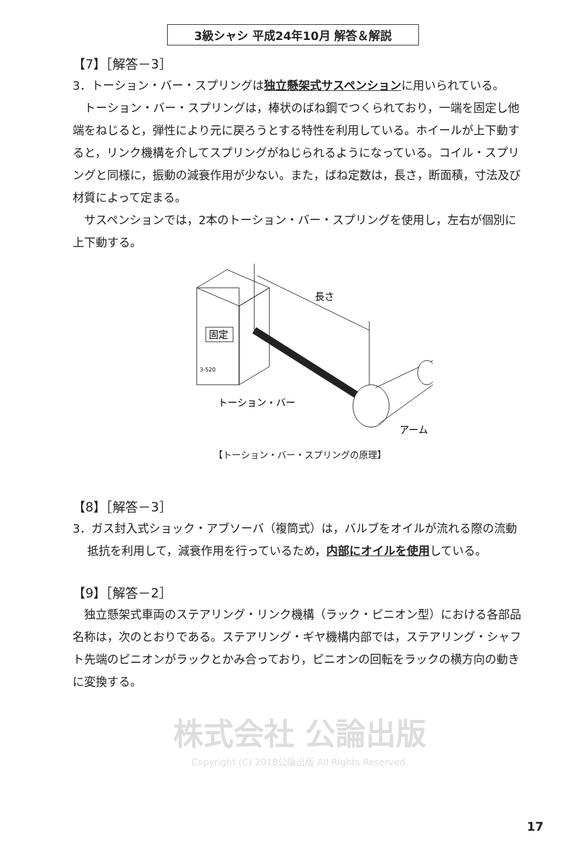3級シャシ 平成24年10月 解答＆解説
【7】［解答－3］
3．トーション・バー・スプリングは独立懸架式サスペンションに用いられている。
　トーション・バー・スプリングは，棒状のばね鋼でつくられており，一端を固定し他端をねじると，弾性により元に戻ろうとする特性を利用している。ホイールが上下動すると，リンク機構を介してスプリングがねじられるようになっている。コイル・スプリングと同様に，振動の減衰作用が少ない。また，ばね定数は，長さ，断面積，寸法及び材質によって定まる。
　サスペンションでは，2本のトーション・バー・スプリングを使用し，左右が個別に上下動する。
固定
3-520
長さ
トーション・バー
アーム
【トーション・バー・スプリングの原理】
【8】［解答－3］
3．ガス封入式ショック・アブソーバ（複筒式）は，バルブをオイルが流れる際の流動抵抗を利用して，減衰作用を行っているため，内部にオイルを使用している。
【9】［解答－2］
　独立懸架式車両のステアリング・リンク機構（ラック・ピニオン型）における各部品名称は，次のとおりである。ステアリング・ギヤ機構内部では，ステアリング・シャフト先端のピニオンがラックとかみ合っており，ピニオンの回転をラックの横方向の動きに変換する。
株式会社 公論出版
Copyright (C) 2018公論出版 All Rights Reserved.
17